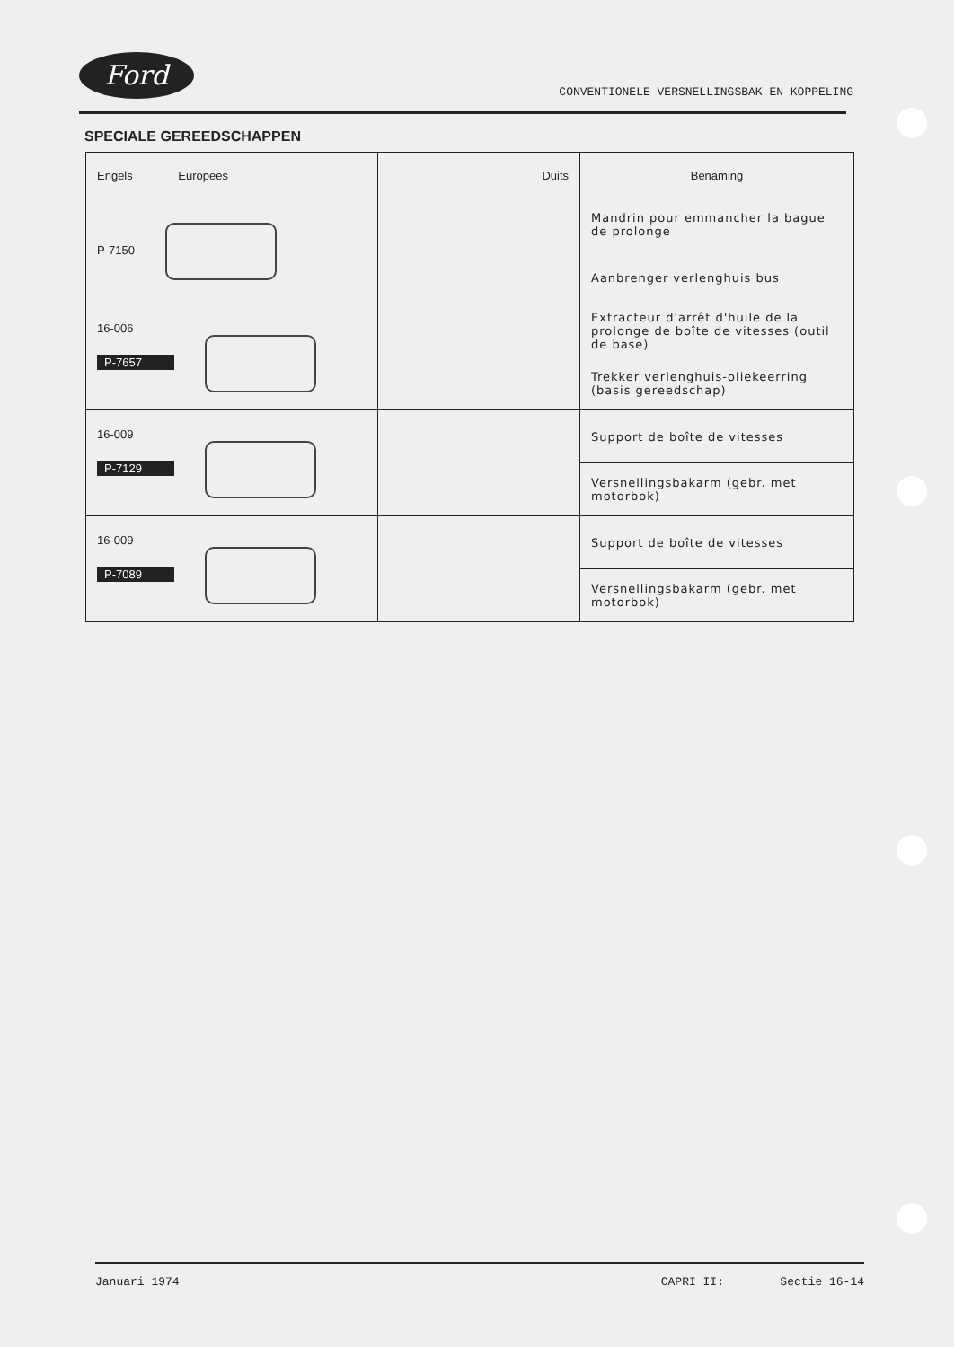Ford
CONVENTIONELE VERSNELLINGSBAK EN KOPPELING
SPECIALE GEREEDSCHAPPEN
| Engels Europees | Duits | Benaming |
| --- | --- | --- |
| P-7150 | | Mandrin pour emmancher la bague de prolonge |
| | | Aanbrenger verlenghuis bus |
| 16-006 P-7657 | | Extracteur d'arrêt d'huile de la prolonge de boîte de vitesses (outil de base) |
| | | Trekker verlenghuis-oliekeerring (basis gereedschap) |
| 16-009 P-7129 | | Support de boîte de vitesses |
| | | Versnellingsbakarm (gebr. met motorbok) |
| 16-009 P-7089 | | Support de boîte de vitesses |
| | | Versnellingsbakarm (gebr. met motorbok) |
Januari 1974 CAPRI II: Sectie 16-14